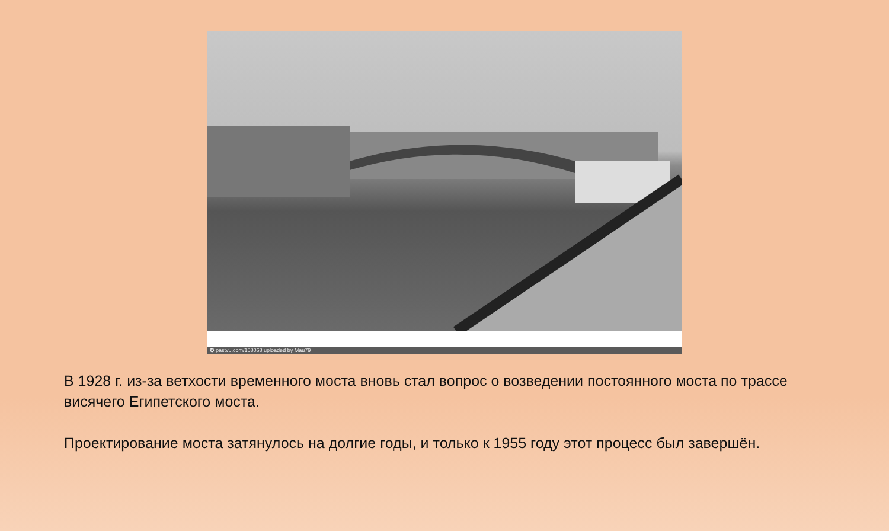✪ pastvu.com/158068 uploaded by Mau79
В 1928 г. из-за ветхости временного моста вновь стал вопрос о возведении постоянного моста по трассе висячего Египетского моста.
Проектирование моста затянулось на долгие годы, и только к 1955 году этот процесс был завершён.